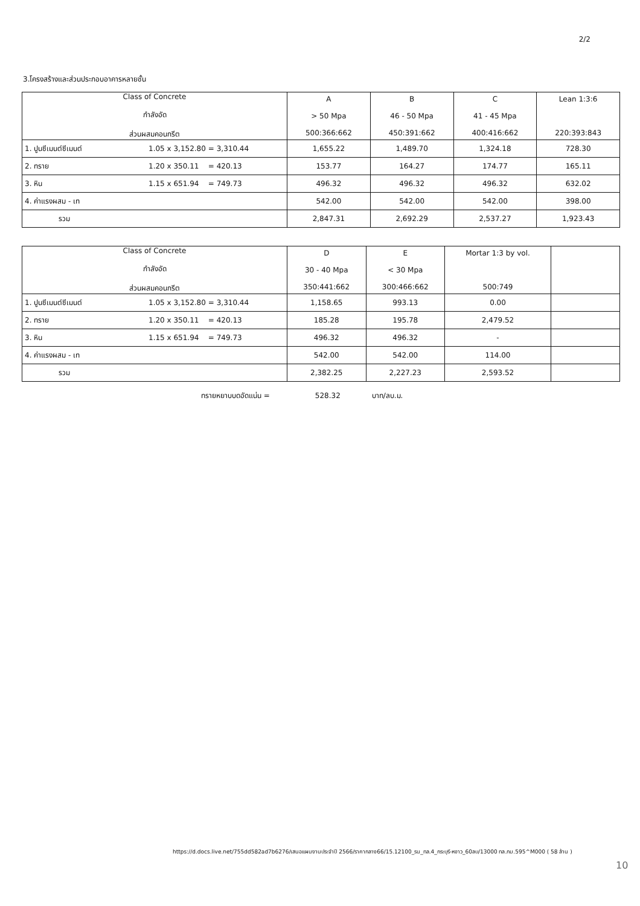2/2
3.โครงสร้างและส่วนประกอบอาคารหลายชั้น
| Class of Concrete กำลังอัด ส่วนผสมคอนกรีต | A > 50 Mpa 500:366:662 | B 46 - 50 Mpa 450:391:662 | C 41 - 45 Mpa 400:416:662 | Lean 1:3:6 220:393:843 |
| 1. ปูนซีเมนต์ซีเมนต์ 1.05 x 3,152.80 = 3,310.44 | 1,655.22 | 1,489.70 | 1,324.18 | 728.30 |
| 2. ทราย 1.20 x 350.11 = 420.13 | 153.77 | 164.27 | 174.77 | 165.11 |
| 3. หิน 1.15 x 651.94 = 749.73 | 496.32 | 496.32 | 496.32 | 632.02 |
| 4. ค่าแรงผสม - เท | 542.00 | 542.00 | 542.00 | 398.00 |
| รวม | 2,847.31 | 2,692.29 | 2,537.27 | 1,923.43 |
| Class of Concrete กำลังอัด ส่วนผสมคอนกรีต | D 30 - 40 Mpa 350:441:662 | E < 30 Mpa 300:466:662 | Mortar 1:3 by vol. 500:749 | |
| 1. ปูนซีเมนต์ซีเมนต์ 1.05 x 3,152.80 = 3,310.44 | 1,158.65 | 993.13 | 0.00 | |
| 2. ทราย 1.20 x 350.11 = 420.13 | 185.28 | 195.78 | 2,479.52 | |
| 3. หิน 1.15 x 651.94 = 749.73 | 496.32 | 496.32 | - | |
| 4. ค่าแรงผสม - เท | 542.00 | 542.00 | 114.00 | |
| รวม | 2,382.25 | 2,227.23 | 2,593.52 | |
ทรายหยาบบดอัดแน่น = 528.32 บาท/ลบ.ม.
https://d.docs.live.net/755dd582ad7b6276/เสนอแผนงานประจำปี 2566/ราคากลาง66/15.12100_รน_ทล.4_กระบุรี-หงาว_60ลบ/13000 ทล.กม.595^M000 ( 58 ล้าน )
10